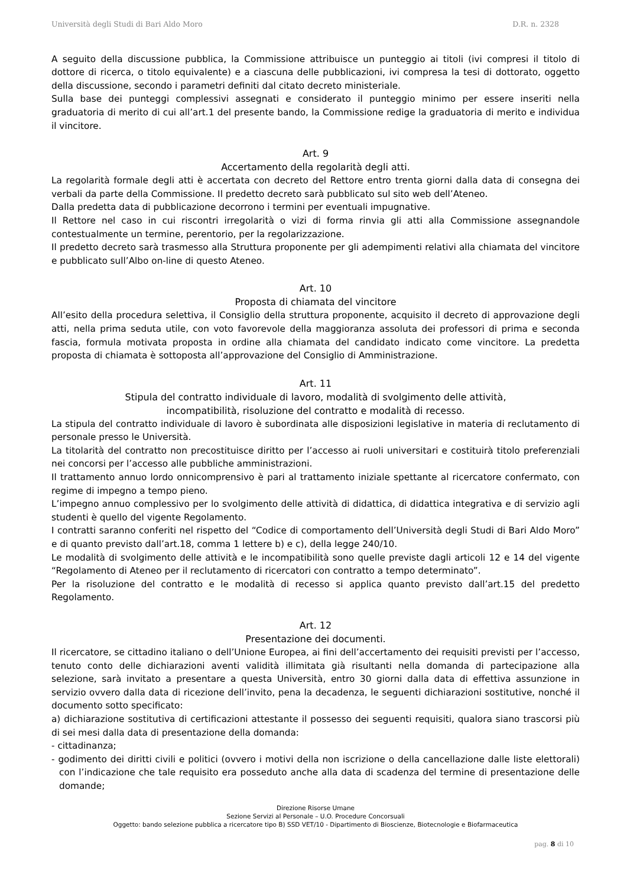Università degli Studi di Bari Aldo Moro D.R. n. 2328
A seguito della discussione pubblica, la Commissione attribuisce un punteggio ai titoli (ivi compresi il titolo di dottore di ricerca, o titolo equivalente) e a ciascuna delle pubblicazioni, ivi compresa la tesi di dottorato, oggetto della discussione, secondo i parametri definiti dal citato decreto ministeriale.
Sulla base dei punteggi complessivi assegnati e considerato il punteggio minimo per essere inseriti nella graduatoria di merito di cui all’art.1 del presente bando, la Commissione redige la graduatoria di merito e individua il vincitore.
Art. 9
Accertamento della regolarità degli atti.
La regolarità formale degli atti è accertata con decreto del Rettore entro trenta giorni dalla data di consegna dei verbali da parte della Commissione. Il predetto decreto sarà pubblicato sul sito web dell’Ateneo.
Dalla predetta data di pubblicazione decorrono i termini per eventuali impugnative.
Il Rettore nel caso in cui riscontri irregolarità o vizi di forma rinvia gli atti alla Commissione assegnandole contestualmente un termine, perentorio, per la regolarizzazione.
Il predetto decreto sarà trasmesso alla Struttura proponente per gli adempimenti relativi alla chiamata del vincitore e pubblicato sull’Albo on-line di questo Ateneo.
Art. 10
Proposta di chiamata del vincitore
All’esito della procedura selettiva, il Consiglio della struttura proponente, acquisito il decreto di approvazione degli atti, nella prima seduta utile, con voto favorevole della maggioranza assoluta dei professori di prima e seconda fascia, formula motivata proposta in ordine alla chiamata del candidato indicato come vincitore. La predetta proposta di chiamata è sottoposta all’approvazione del Consiglio di Amministrazione.
Art. 11
Stipula del contratto individuale di lavoro, modalità di svolgimento delle attività,
incompatibilità, risoluzione del contratto e modalità di recesso.
La stipula del contratto individuale di lavoro è subordinata alle disposizioni legislative in materia di reclutamento di personale presso le Università.
La titolarità del contratto non precostituisce diritto per l’accesso ai ruoli universitari e costituirà titolo preferenziali nei concorsi per l’accesso alle pubbliche amministrazioni.
Il trattamento annuo lordo onnicomprensivo è pari al trattamento iniziale spettante al ricercatore confermato, con regime di impegno a tempo pieno.
L’impegno annuo complessivo per lo svolgimento delle attività di didattica, di didattica integrativa e di servizio agli studenti è quello del vigente Regolamento.
I contratti saranno conferiti nel rispetto del “Codice di comportamento dell’Università degli Studi di Bari Aldo Moro” e di quanto previsto dall’art.18, comma 1 lettere b) e c), della legge 240/10.
Le modalità di svolgimento delle attività e le incompatibilità sono quelle previste dagli articoli 12 e 14 del vigente “Regolamento di Ateneo per il reclutamento di ricercatori con contratto a tempo determinato”.
Per la risoluzione del contratto e le modalità di recesso si applica quanto previsto dall’art.15 del predetto Regolamento.
Art. 12
Presentazione dei documenti.
Il ricercatore, se cittadino italiano o dell’Unione Europea, ai fini dell’accertamento dei requisiti previsti per l’accesso, tenuto conto delle dichiarazioni aventi validità illimitata già risultanti nella domanda di partecipazione alla selezione, sarà invitato a presentare a questa Università, entro 30 giorni dalla data di effettiva assunzione in servizio ovvero dalla data di ricezione dell’invito, pena la decadenza, le seguenti dichiarazioni sostitutive, nonché il documento sotto specificato:
a) dichiarazione sostitutiva di certificazioni attestante il possesso dei seguenti requisiti, qualora siano trascorsi più di sei mesi dalla data di presentazione della domanda:
- cittadinanza;
- godimento dei diritti civili e politici (ovvero i motivi della non iscrizione o della cancellazione dalle liste elettorali) con l’indicazione che tale requisito era posseduto anche alla data di scadenza del termine di presentazione delle domande;
Direzione Risorse Umane
Sezione Servizi al Personale – U.O. Procedure Concorsuali
Oggetto: bando selezione pubblica a ricercatore tipo B) SSD VET/10 - Dipartimento di Bioscienze, Biotecnologie e Biofarmaceutica
pag. 8 di 10